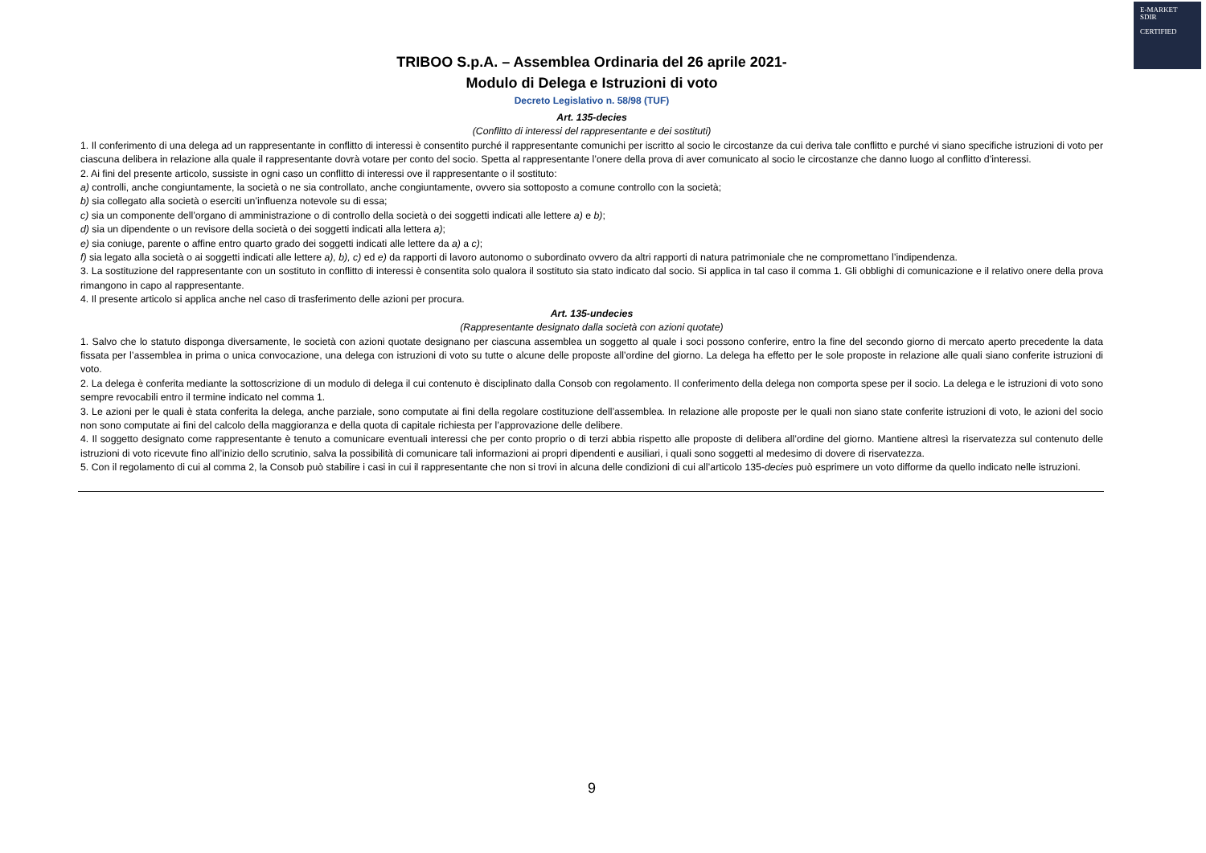E-MARKET
SDIR
CERTIFIED
TRIBOO S.p.A. – Assemblea Ordinaria del 26 aprile 2021-
Modulo di Delega e Istruzioni di voto
Decreto Legislativo n. 58/98 (TUF)
Art. 135-decies
(Conflitto di interessi del rappresentante e dei sostituti)
1. Il conferimento di una delega ad un rappresentante in conflitto di interessi è consentito purché il rappresentante comunichi per iscritto al socio le circostanze da cui deriva tale conflitto e purché vi siano specifiche istruzioni di voto per ciascuna delibera in relazione alla quale il rappresentante dovrà votare per conto del socio. Spetta al rappresentante l’onere della prova di aver comunicato al socio le circostanze che danno luogo al conflitto d’interessi.
2. Ai fini del presente articolo, sussiste in ogni caso un conflitto di interessi ove il rappresentante o il sostituto:
a) controlli, anche congiuntamente, la società o ne sia controllato, anche congiuntamente, ovvero sia sottoposto a comune controllo con la società;
b) sia collegato alla società o eserciti un’influenza notevole su di essa;
c) sia un componente dell’organo di amministrazione o di controllo della società o dei soggetti indicati alle lettere a) e b);
d) sia un dipendente o un revisore della società o dei soggetti indicati alla lettera a);
e) sia coniuge, parente o affine entro quarto grado dei soggetti indicati alle lettere da a) a c);
f) sia legato alla società o ai soggetti indicati alle lettere a), b), c) ed e) da rapporti di lavoro autonomo o subordinato ovvero da altri rapporti di natura patrimoniale che ne compromettano l’indipendenza.
3. La sostituzione del rappresentante con un sostituto in conflitto di interessi è consentita solo qualora il sostituto sia stato indicato dal socio. Si applica in tal caso il comma 1. Gli obblighi di comunicazione e il relativo onere della prova rimangono in capo al rappresentante.
4. Il presente articolo si applica anche nel caso di trasferimento delle azioni per procura.
Art. 135-undecies
(Rappresentante designato dalla società con azioni quotate)
1. Salvo che lo statuto disponga diversamente, le società con azioni quotate designano per ciascuna assemblea un soggetto al quale i soci possono conferire, entro la fine del secondo giorno di mercato aperto precedente la data fissata per l’assemblea in prima o unica convocazione, una delega con istruzioni di voto su tutte o alcune delle proposte all’ordine del giorno. La delega ha effetto per le sole proposte in relazione alle quali siano conferite istruzioni di voto.
2. La delega è conferita mediante la sottoscrizione di un modulo di delega il cui contenuto è disciplinato dalla Consob con regolamento. Il conferimento della delega non comporta spese per il socio. La delega e le istruzioni di voto sono sempre revocabili entro il termine indicato nel comma 1.
3. Le azioni per le quali è stata conferita la delega, anche parziale, sono computate ai fini della regolare costituzione dell’assemblea. In relazione alle proposte per le quali non siano state conferite istruzioni di voto, le azioni del socio non sono computate ai fini del calcolo della maggioranza e della quota di capitale richiesta per l’approvazione delle delibere.
4. Il soggetto designato come rappresentante è tenuto a comunicare eventuali interessi che per conto proprio o di terzi abbia rispetto alle proposte di delibera all’ordine del giorno. Mantiene altresì la riservatezza sul contenuto delle istruzioni di voto ricevute fino all’inizio dello scrutinio, salva la possibilità di comunicare tali informazioni ai propri dipendenti e ausiliari, i quali sono soggetti al medesimo di dovere di riservatezza.
5. Con il regolamento di cui al comma 2, la Consob può stabilire i casi in cui il rappresentante che non si trovi in alcuna delle condizioni di cui all’articolo 135-decies può esprimere un voto difforme da quello indicato nelle istruzioni.
9